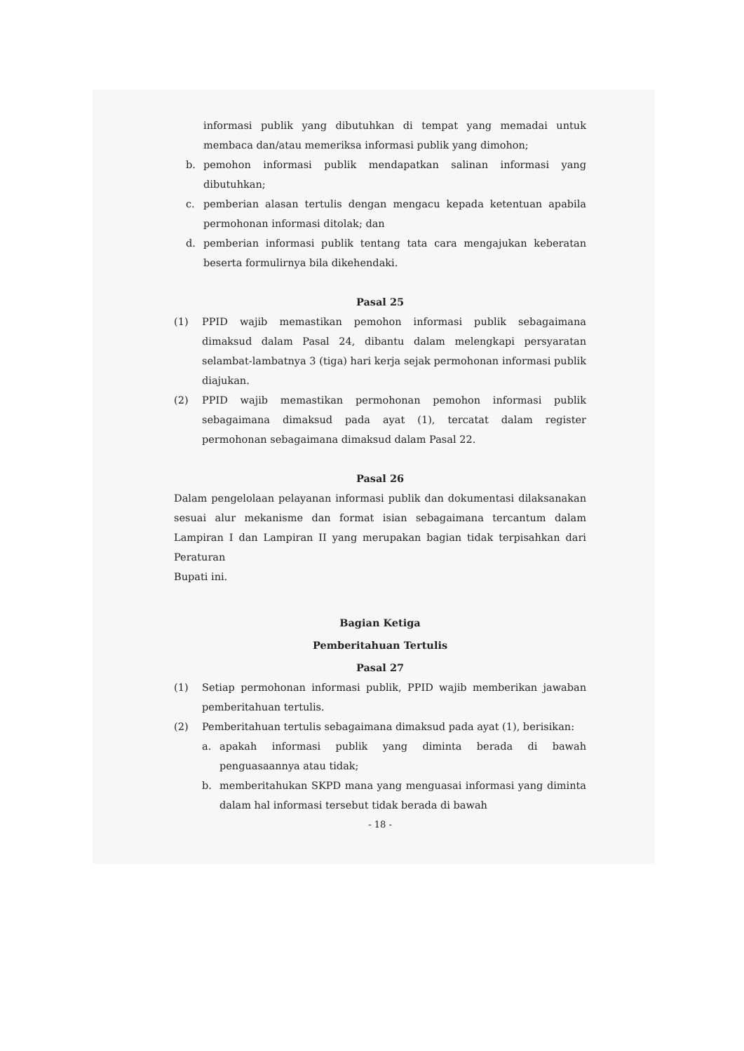informasi publik yang dibutuhkan di tempat yang memadai untuk membaca dan/atau memeriksa informasi publik yang dimohon;
b. pemohon informasi publik mendapatkan salinan informasi yang dibutuhkan;
c. pemberian alasan tertulis dengan mengacu kepada ketentuan apabila permohonan informasi ditolak; dan
d. pemberian informasi publik tentang tata cara mengajukan keberatan beserta formulirnya bila dikehendaki.
Pasal 25
(1) PPID wajib memastikan pemohon informasi publik sebagaimana dimaksud dalam Pasal 24, dibantu dalam melengkapi persyaratan selambat-lambatnya 3 (tiga) hari kerja sejak permohonan informasi publik diajukan.
(2) PPID wajib memastikan permohonan pemohon informasi publik sebagaimana dimaksud pada ayat (1), tercatat dalam register permohonan sebagaimana dimaksud dalam Pasal 22.
Pasal 26
Dalam pengelolaan pelayanan informasi publik dan dokumentasi dilaksanakan sesuai alur mekanisme dan format isian sebagaimana tercantum dalam Lampiran I dan Lampiran II yang merupakan bagian tidak terpisahkan dari Peraturan
Bupati ini.
Bagian Ketiga
Pemberitahuan Tertulis
Pasal 27
(1) Setiap permohonan informasi publik, PPID wajib memberikan jawaban pemberitahuan tertulis.
(2) Pemberitahuan tertulis sebagaimana dimaksud pada ayat (1), berisikan:
a. apakah informasi publik yang diminta berada di bawah penguasaannya atau tidak;
b. memberitahukan SKPD mana yang menguasai informasi yang diminta dalam hal informasi tersebut tidak berada di bawah
- 18 -